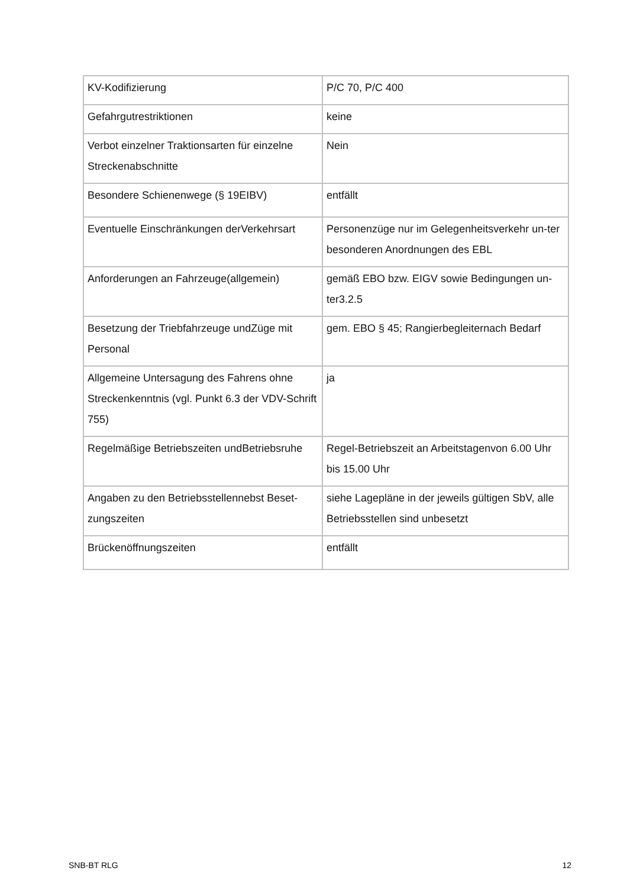| KV-Kodifizierung | P/C 70, P/C 400 |
| Gefahrgutrestriktionen | keine |
| Verbot einzelner Traktionsarten für einzelne Streckenabschnitte | Nein |
| Besondere Schienenwege (§ 19EIBV) | entfällt |
| Eventuelle Einschränkungen derVerkehrsart | Personenzüge nur im Gelegenheitsverkehr un-ter besonderen Anordnungen des EBL |
| Anforderungen an Fahrzeuge(allgemein) | gemäß EBO bzw. EIGV sowie Bedingungen un-ter3.2.5 |
| Besetzung der Triebfahrzeuge undZüge mit Personal | gem. EBO § 45; Rangierbegleiternach Bedarf |
| Allgemeine Untersagung des Fahrens ohne Streckenkenntnis (vgl. Punkt 6.3 der VDV-Schrift 755) | ja |
| Regelmäßige Betriebszeiten undBetriebsruhe | Regel-Betriebszeit an Arbeitstagenvon 6.00 Uhr bis 15.00 Uhr |
| Angaben zu den Betriebsstellennebst Beset-zungszeiten | siehe Lagepläne in der jeweils gültigen SbV, alle Betriebsstellen sind unbesetzt |
| Brückenöffnungszeiten | entfällt |
SNB-BT RLG 12